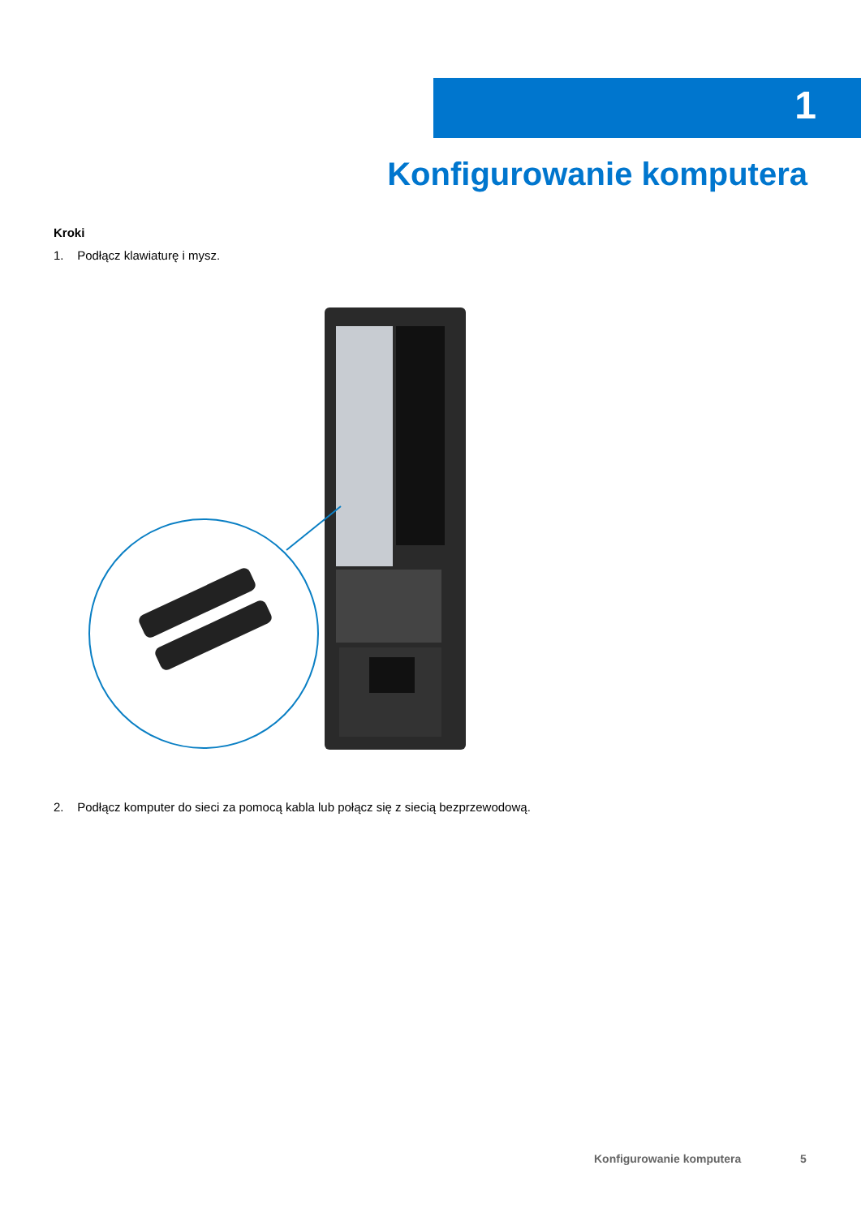1
Konfigurowanie komputera
Kroki
1. Podłącz klawiaturę i mysz.
2. Podłącz komputer do sieci za pomocą kabla lub połącz się z siecią bezprzewodową.
Konfigurowanie komputera 5